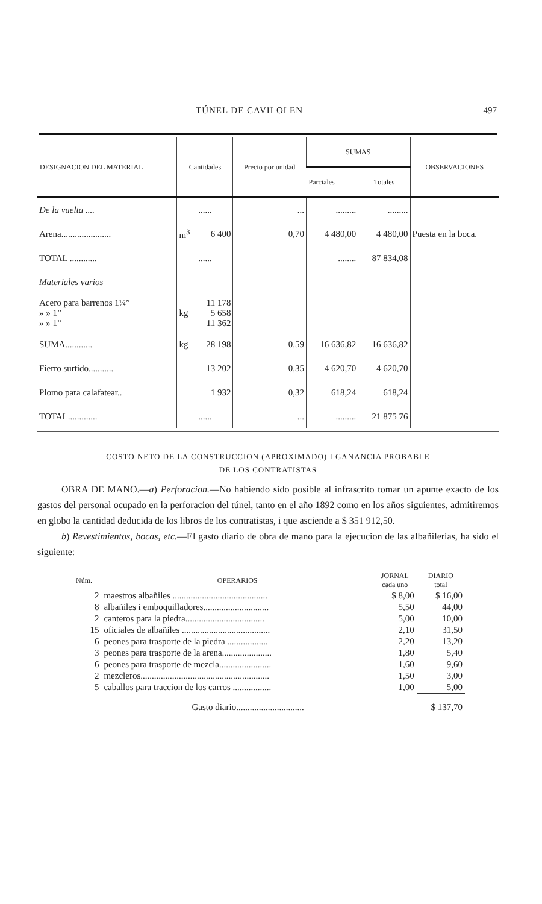TÚNEL DE CAVILOLEN 497
| DESIGNACION DEL MATERIAL | Cantidades | | Precio por unidad | SUMAS | | OBSERVACIONES |
| --- | --- | --- | --- | --- | --- | --- |
| | | | | Parciales | Totales | |
| De la vuelta .... | ...... | | ... | ......... | ......... | |
| Arena...................... | m<sup>3</sup> | 6 400 | 0,70 | 4 480,00 | 4 480,00 | Puesta en la boca. |
| TOTAL ............ | ...... | | | ........ | 87 834,08 | |
| Materiales varios | | | | | | |
| Acero para barrenos 1¼” » » 1” » » 1” | kg | 11 178 5 658 11 362 | | | | |
| SUMA............ | kg | 28 198 | 0,59 | 16 636,82 | 16 636,82 | |
| Fierro surtido........... | | 13 202 | 0,35 | 4 620,70 | 4 620,70 | |
| Plomo para calafatear.. | | 1 932 | 0,32 | 618,24 | 618,24 | |
| TOTAL............. | ...... | | ... | ......... | 21 875 76 | |
COSTO NETO DE LA CONSTRUCCION (APROXIMADO) I GANANCIA PROBABLE
DE LOS CONTRATISTAS
OBRA DE MANO.—a) Perforacion.—No habiendo sido posible al infrascrito tomar un apunte exacto de los gastos del personal ocupado en la perforacion del túnel, tanto en el año 1892 como en los años siguientes, admitiremos en globo la cantidad deducida de los libros de los contratistas, i que asciende a $ 351 912,50.
b) Revestimientos, bocas, etc.—El gasto diario de obra de mano para la ejecucion de las albañilerías, ha sido el siguiente:
| Núm. | OPERARIOS | JORNAL cada uno | DIARIO total |
| --- | --- | --- | --- |
| 2 | maestros albañiles .......................................... | $ 8,00 | $ 16,00 |
| 8 | albañiles i emboquilladores............................. | 5,50 | 44,00 |
| 2 | canteros para la piedra................................... | 5,00 | 10,00 |
| 15 | oficiales de albañiles ....................................... | 2,10 | 31,50 |
| 6 | peones para trasporte de la piedra .................. | 2,20 | 13,20 |
| 3 | peones para trasporte de la arena...................... | 1,80 | 5,40 |
| 6 | peones para trasporte de mezcla....................... | 1,60 | 9,60 |
| 2 | mezcleros......................................................... | 1,50 | 3,00 |
| 5 | caballos para traccion de los carros ................. | 1,00 | 5,00 |
| | Gasto diario.............................. | | $ 137,70 |